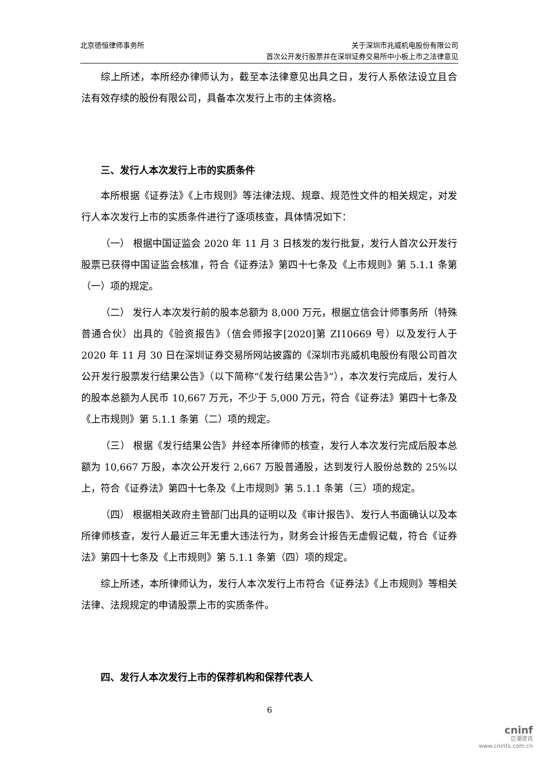北京德恒律师事务所 关于深圳市兆威机电股份有限公司
首次公开发行股票并在深圳证券交易所中小板上市之法律意见
综上所述，本所经办律师认为，截至本法律意见出具之日，发行人系依法设立且合法有效存续的股份有限公司，具备本次发行上市的主体资格。
三、发行人本次发行上市的实质条件
本所根据《证券法》《上市规则》等法律法规、规章、规范性文件的相关规定，对发行人本次发行上市的实质条件进行了逐项核查，具体情况如下：
（一） 根据中国证监会 2020 年 11 月 3 日核发的发行批复，发行人首次公开发行股票已获得中国证监会核准，符合《证券法》第四十七条及《上市规则》第 5.1.1 条第（一）项的规定。
（二） 发行人本次发行前的股本总额为 8,000 万元，根据立信会计师事务所（特殊普通合伙）出具的《验资报告》（信会师报字[2020]第 ZI10669 号）以及发行人于 2020 年 11 月 30 日在深圳证券交易所网站披露的《深圳市兆威机电股份有限公司首次公开发行股票发行结果公告》（以下简称“《发行结果公告》”），本次发行完成后，发行人的股本总额为人民币 10,667 万元，不少于 5,000 万元，符合《证券法》第四十七条及《上市规则》第 5.1.1 条第（二）项的规定。
（三） 根据《发行结果公告》并经本所律师的核查，发行人本次发行完成后股本总额为 10,667 万股，本次公开发行 2,667 万股普通股，达到发行人股份总数的 25%以上，符合《证券法》第四十七条及《上市规则》第 5.1.1 条第（三）项的规定。
（四） 根据相关政府主管部门出具的证明以及《审计报告》、发行人书面确认以及本所律师核查，发行人最近三年无重大违法行为，财务会计报告无虚假记载，符合《证券法》第四十七条及《上市规则》第 5.1.1 条第（四）项的规定。
综上所述，本所律师认为，发行人本次发行上市符合《证券法》《上市规则》等相关法律、法规规定的申请股票上市的实质条件。
四、发行人本次发行上市的保荐机构和保荐代表人
6
cninf
巨潮资讯
www.cninfo.com.cn